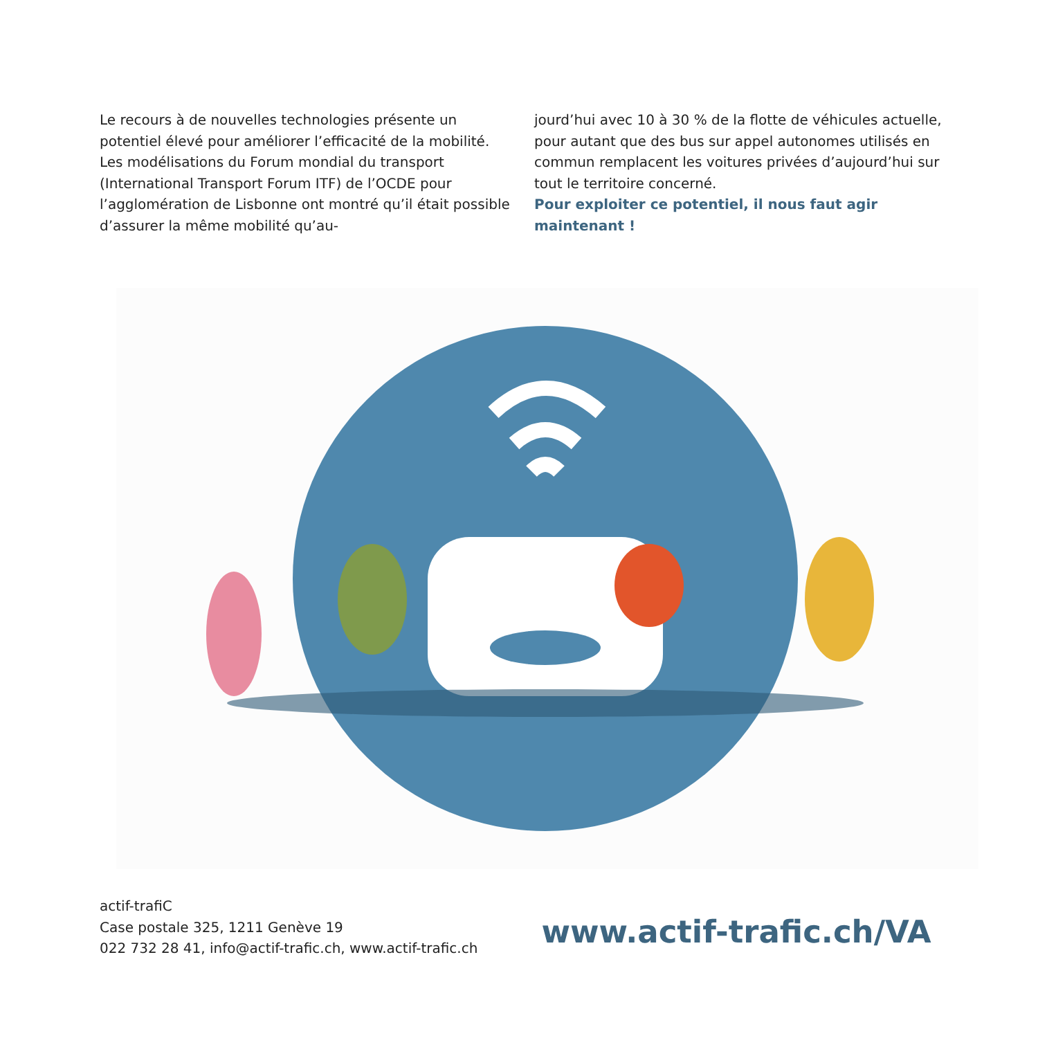Le recours à de nouvelles technologies présente un potentiel élevé pour améliorer l’efficacité de la mobilité. Les modélisations du Forum mondial du transport (International Transport Forum ITF) de l’OCDE pour l’agglomération de Lisbonne ont montré qu’il était possible d’assurer la même mobilité qu’au-
jourd’hui avec 10 à 30 % de la flotte de véhicules actuelle, pour autant que des bus sur appel autonomes utilisés en commun remplacent les voitures privées d’aujourd’hui sur tout le territoire concerné.
Pour exploiter ce potentiel, il nous faut agir maintenant !
actif-trafiC
Case postale 325, 1211 Genève 19
022 732 28 41, info@actif-trafic.ch, www.actif-trafic.ch
www.actif-trafic.ch/VA